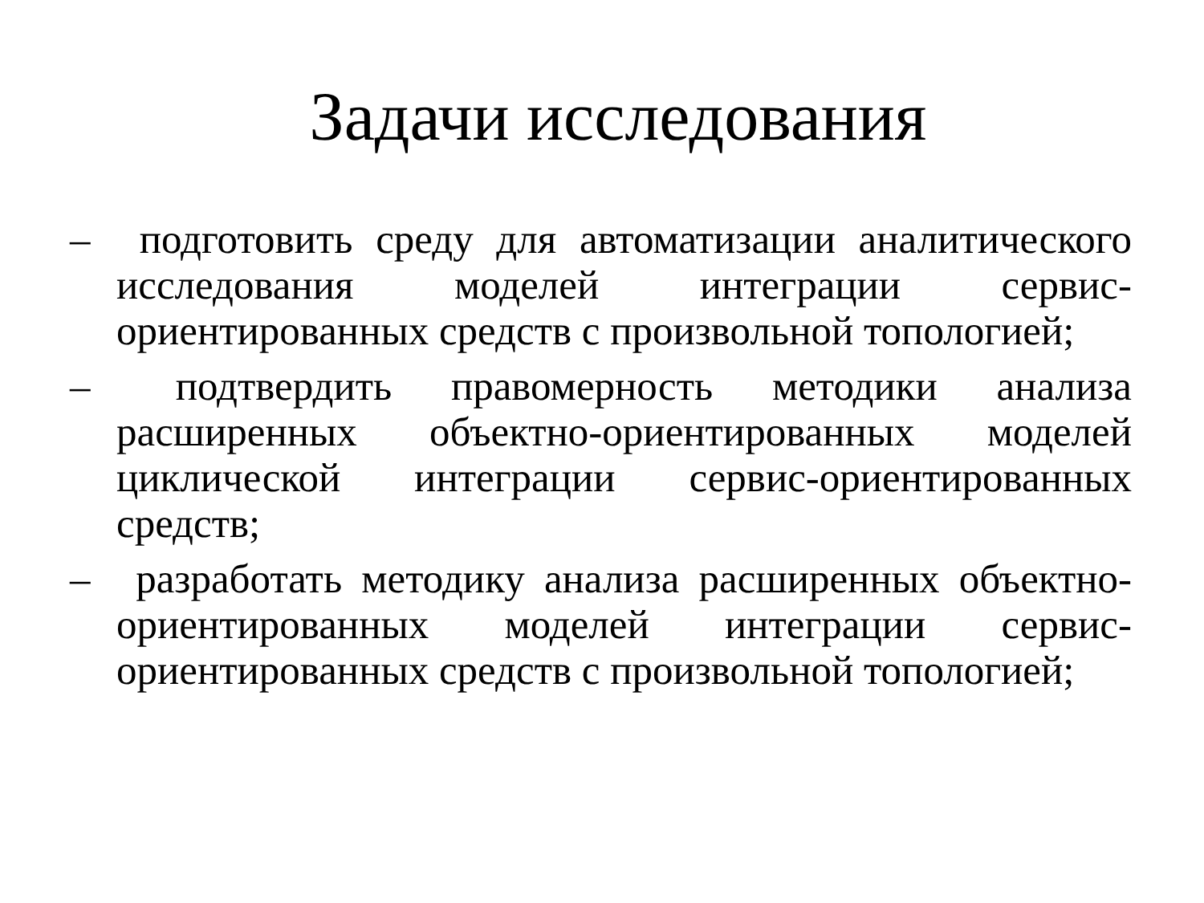Задачи исследования
– подготовить среду для автоматизации аналитического исследования моделей интеграции сервис-ориентированных средств с произвольной топологией;
– подтвердить правомерность методики анализа расширенных объектно-ориентированных моделей циклической интеграции сервис-ориентированных средств;
– разработать методику анализа расширенных объектно-ориентированных моделей интеграции сервис-ориентированных средств с произвольной топологией;